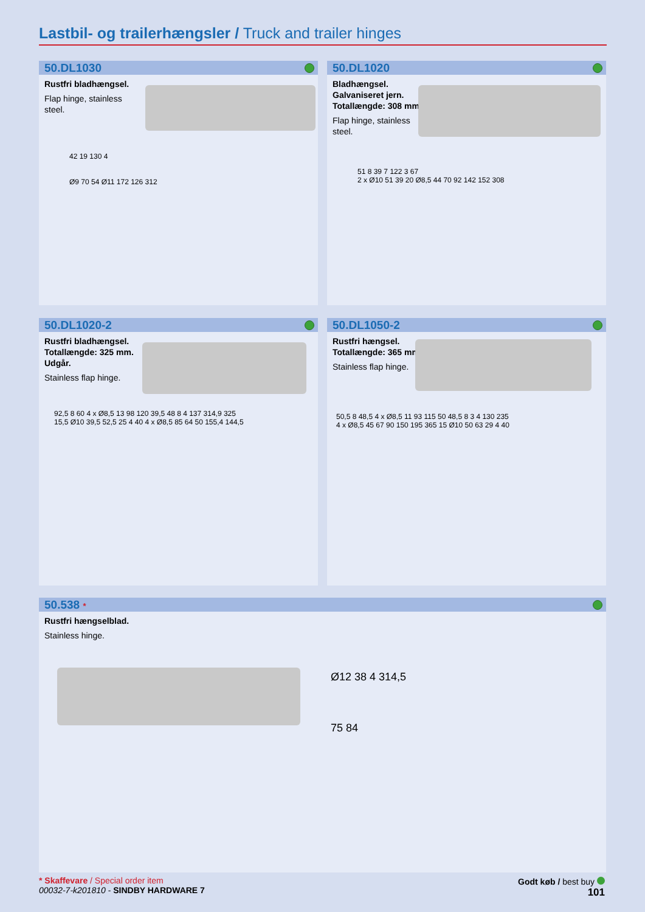Lastbil- og trailerhængsler / Truck and trailer hinges
50.DL1030
Rustfri bladhængsel.
Flap hinge, stainless steel.
42 19 130 4
Ø9 70 54 Ø11 172 126 312
50.DL1020
Bladhængsel. Galvaniseret jern. Totallængde: 308 mm.
Flap hinge, stainless steel.
51 8 39 7 122 3 67
2 x Ø10 51 39 20 Ø8,5 44 70 92 142 152 308
50.DL1020-2
Rustfri bladhængsel. Totallængde: 325 mm. Udgår.
Stainless flap hinge.
92,5 8 60 4 x Ø8,5 13 98 120 39,5 48 8 4 137 314,9 325
15,5 Ø10 39,5 52,5 25 4 40 4 x Ø8,5 85 64 50 155,4 144,5
50.DL1050-2
Rustfri hængsel. Totallængde: 365 mm.
Stainless flap hinge.
50,5 8 48,5 4 x Ø8,5 11 93 115 50 48,5 8 3 4 130 235
4 x Ø8,5 45 67 90 150 195 365 15 Ø10 50 63 29 4 40
50.538 *
Rustfri hængselblad.
Stainless hinge.
Ø12 38 4 314,5
75 84
* Skaffevare / Special order item
00032-7-k201810 - SINDBY HARDWARE 7
Godt køb / best buy
101